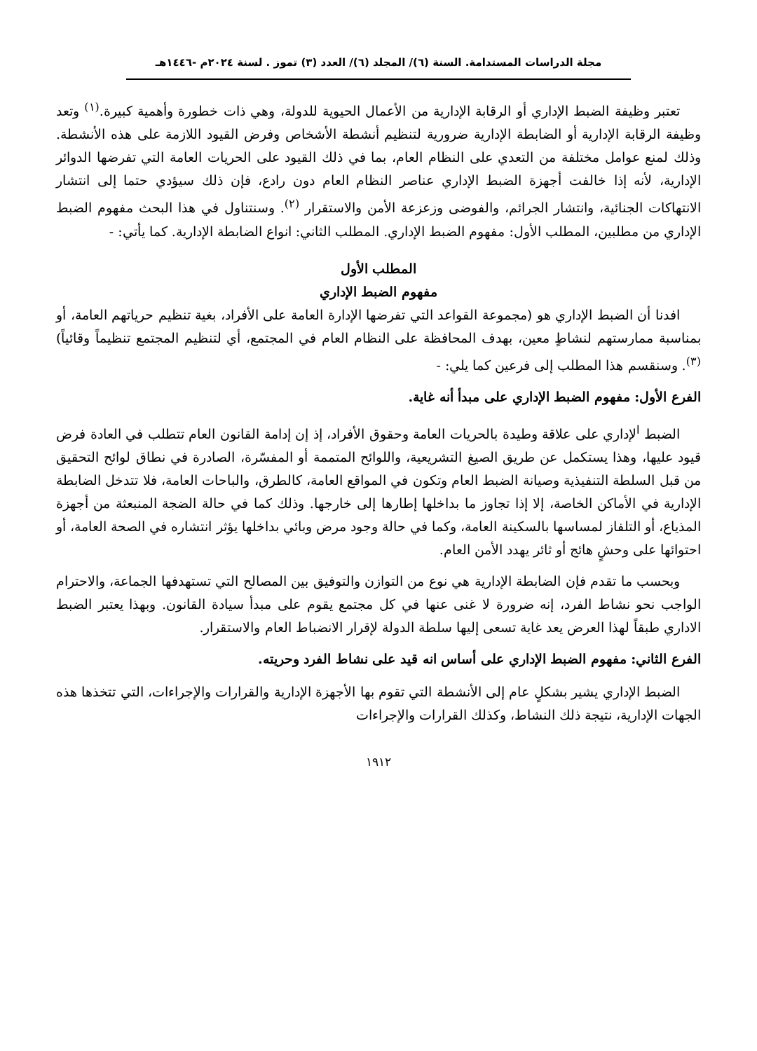مجلة الدراسات المستدامة. السنة (٦)/ المجلد (٦)/ العدد (٣) تموز . لسنة ٢٠٢٤م -١٤٤٦هـ
تعتبر وظيفة الضبط الإداري أو الرقابة الإدارية من الأعمال الحيوية للدولة، وهي ذات خطورة وأهمية كبيرة.<sup>(١)</sup> وتعد وظيفة الرقابة الإدارية أو الضابطة الإدارية ضرورية لتنظيم أنشطة الأشخاص وفرض القيود اللازمة على هذه الأنشطة. وذلك لمنع عوامل مختلفة من التعدي على النظام العام، بما في ذلك القيود على الحريات العامة التي تفرضها الدوائر الإدارية، لأنه إذا خالفت أجهزة الضبط الإداري عناصر النظام العام دون رادع، فإن ذلك سيؤدي حتما إلى انتشار الانتهاكات الجنائية، وانتشار الجرائم، والفوضى وزعزعة الأمن والاستقرار <sup>(٢)</sup>. وسنتناول في هذا البحث مفهوم الضبط الإداري من مطلبين، المطلب الأول: مفهوم الضبط الإداري. المطلب الثاني: انواع الضابطة الإدارية. كما يأتي: -
المطلب الأول
مفهوم الضبط الإداري
افدنا أن الضبط الإداري هو (مجموعة القواعد التي تفرضها الإدارة العامة على الأفراد، بغية تنظيم حرياتهم العامة، أو بمناسبة ممارستهم لنشاطٍ معين، بهدف المحافظة على النظام العام في المجتمع، أي لتنظيم المجتمع تنظيماً وقائياً) <sup>(٣)</sup>. وسنقسم هذا المطلب إلى فرعين كما يلي: -
الفرع الأول: مفهوم الضبط الإداري على مبدأ أنه غاية.
الضبط <sup>ا</sup>لإداري على علاقة وطيدة بالحريات العامة وحقوق الأفراد، إذ إن إدامة القانون العام تتطلب في العادة فرض قيود عليها، وهذا يستكمل عن طريق الصيغ التشريعية، واللوائح المتممة أو المفسّرة، الصادرة في نطاق لوائح التحقيق من قبل السلطة التنفيذية وصيانة الضبط العام وتكون في المواقع العامة، كالطرق، والباحات العامة، فلا تتدخل الضابطة الإدارية في الأماكن الخاصة، إلا إذا تجاوز ما بداخلها إطارها إلى خارجها. وذلك كما في حالة الضجة المنبعثة من أجهزة المذياع، أو التلفاز لمساسها بالسكينة العامة، وكما في حالة وجود مرض وبائي بداخلها يؤثر انتشاره في الصحة العامة، أو احتوائها على وحشٍ هائج أو ثائر يهدد الأمن العام.
وبحسب ما تقدم فإن الضابطة الإدارية هي نوع من التوازن والتوفيق بين المصالح التي تستهدفها الجماعة، والاحترام الواجب نحو نشاط الفرد، إنه ضرورة لا غنى عنها في كل مجتمع يقوم على مبدأ سيادة القانون. وبهذا يعتبر الضبط الاداري طبقاً لهذا العرض يعد غاية تسعى إليها سلطة الدولة لإقرار الانضباط العام والاستقرار.
الفرع الثاني: مفهوم الضبط الإداري على أساس انه قيد على نشاط الفرد وحريته.
الضبط الإداري يشير بشكلٍ عام إلى الأنشطة التي تقوم بها الأجهزة الإدارية والقرارات والإجراءات، التي تتخذها هذه الجهات الإدارية، نتيجة ذلك النشاط، وكذلك القرارات والإجراءات
١٩١٢